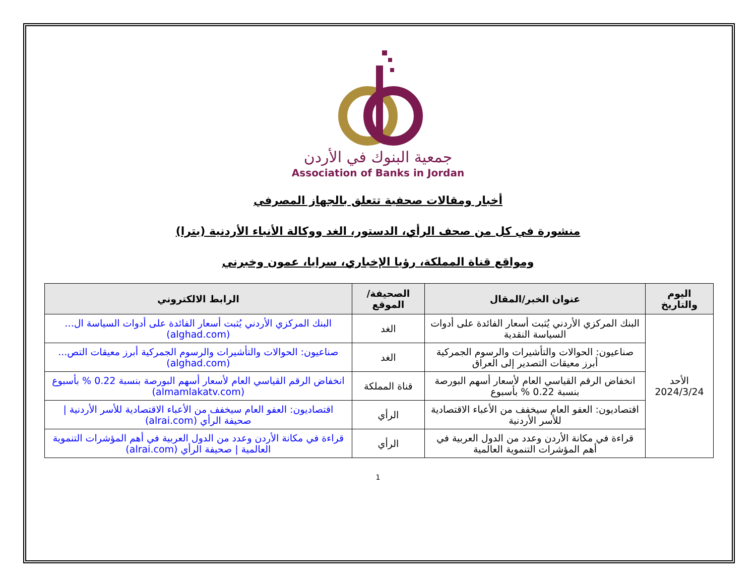جمعية البنوك في الأردن
Association of Banks in Jordan
أخبار ومقالات صحفية تتعلق بالجهاز المصرفي
منشورة في كل من صحف الرأي، الدستور، الغد ووكالة الأنباء الأردنية (بترا)
ومواقع قناة المملكة، رؤيا الإخباري، سرايا، عمون وخبرني
| اليوم والتاريخ | عنوان الخبر/المقال | الصحيفة/الموقع | الرابط الالكتروني |
| --- | --- | --- | --- |
| الأحد 2024/3/24 | البنك المركزي الأردني يُثبت أسعار الفائدة على أدوات السياسة النقدية | الغد | البنك المركزي الأردني يُثبت أسعار الفائدة على أدوات السياسة ال... (alghad.com) |
| | صناعيون: الحوالات والتأشيرات والرسوم الجمركية أبرز معيقات التصدير إلى العراق | الغد | صناعيون: الحوالات والتأشيرات والرسوم الجمركية أبرز معيقات التص... (alghad.com) |
| | انخفاض الرقم القياسي العام لأسعار أسهم البورصة بنسبة 0.22 % بأسبوع | قناة المملكة | انخفاض الرقم القياسي العام لأسعار أسهم البورصة بنسبة 0.22 % بأسبوع (almamlakatv.com) |
| | اقتصاديون: العفو العام سيخفف من الأعباء الاقتصادية للأسر الأردنية | الرأي | اقتصاديون: العفو العام سيخفف من الأعباء الاقتصادية للأسر الأردنية / صحيفة الرأي (alrai.com) |
| | قراءة في مكانة الأردن وعدد من الدول العربية في أهم المؤشرات التنموية العالمية | الرأي | قراءة في مكانة الأردن وعدد من الدول العربية في أهم المؤشرات التنموية العالمية / صحيفة الرأي (alrai.com) |
1